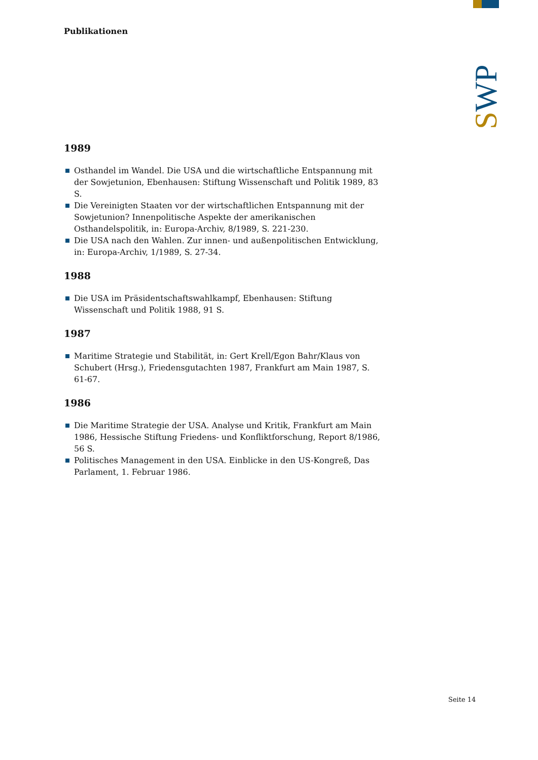SWP
Publikationen
1989
Osthandel im Wandel. Die USA und die wirtschaftliche Entspannung mit der Sowjetunion, Ebenhausen: Stiftung Wissenschaft und Politik 1989, 83 S.
Die Vereinigten Staaten vor der wirtschaftlichen Entspannung mit der Sowjetunion? Innenpolitische Aspekte der amerikanischen Osthandelspolitik, in: Europa-Archiv, 8/1989, S. 221-230.
Die USA nach den Wahlen. Zur innen- und außenpolitischen Entwicklung, in: Europa-Archiv, 1/1989, S. 27-34.
1988
Die USA im Präsidentschaftswahlkampf, Ebenhausen: Stiftung Wissenschaft und Politik 1988, 91 S.
1987
Maritime Strategie und Stabilität, in: Gert Krell/Egon Bahr/Klaus von Schubert (Hrsg.), Friedensgutachten 1987, Frankfurt am Main 1987, S. 61-67.
1986
Die Maritime Strategie der USA. Analyse und Kritik, Frankfurt am Main 1986, Hessische Stiftung Friedens- und Konfliktforschung, Report 8/1986, 56 S.
Politisches Management in den USA. Einblicke in den US-Kongreß, Das Parlament, 1. Februar 1986.
Seite 14